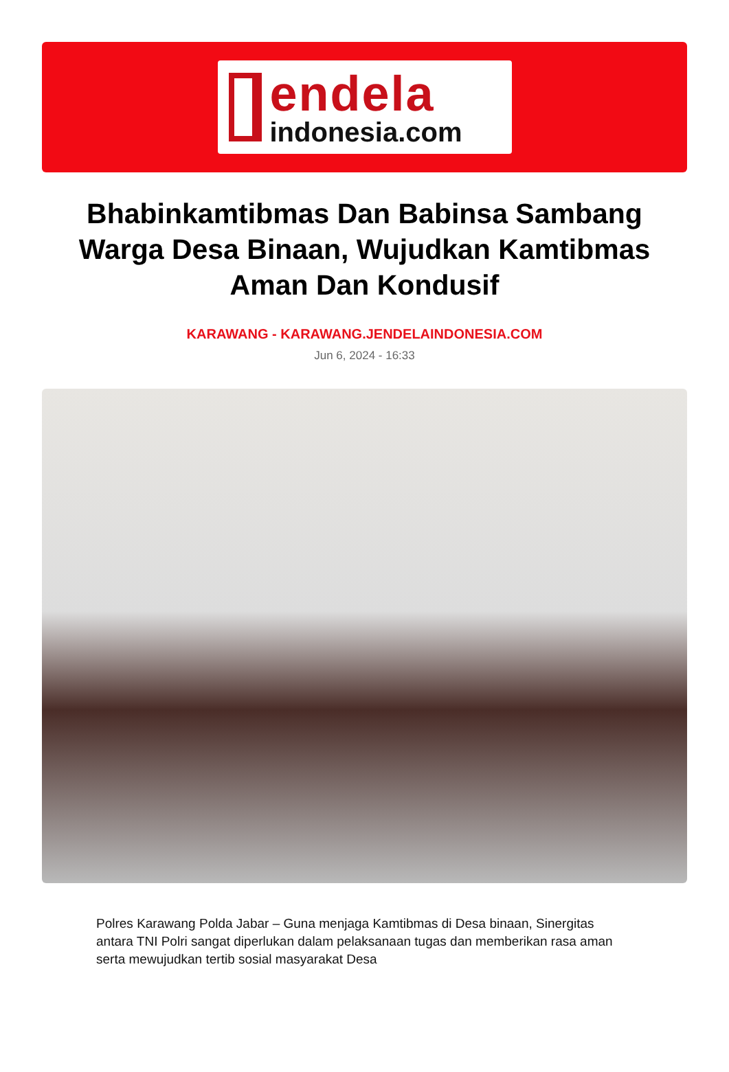endela
indonesia.com
Bhabinkamtibmas Dan Babinsa Sambang Warga Desa Binaan, Wujudkan Kamtibmas Aman Dan Kondusif
KARAWANG - KARAWANG.JENDELAINDONESIA.COM
Jun 6, 2024 - 16:33
Polres Karawang Polda Jabar – Guna menjaga Kamtibmas di Desa binaan, Sinergitas antara TNI Polri sangat diperlukan dalam pelaksanaan tugas dan memberikan rasa aman serta mewujudkan tertib sosial masyarakat Desa